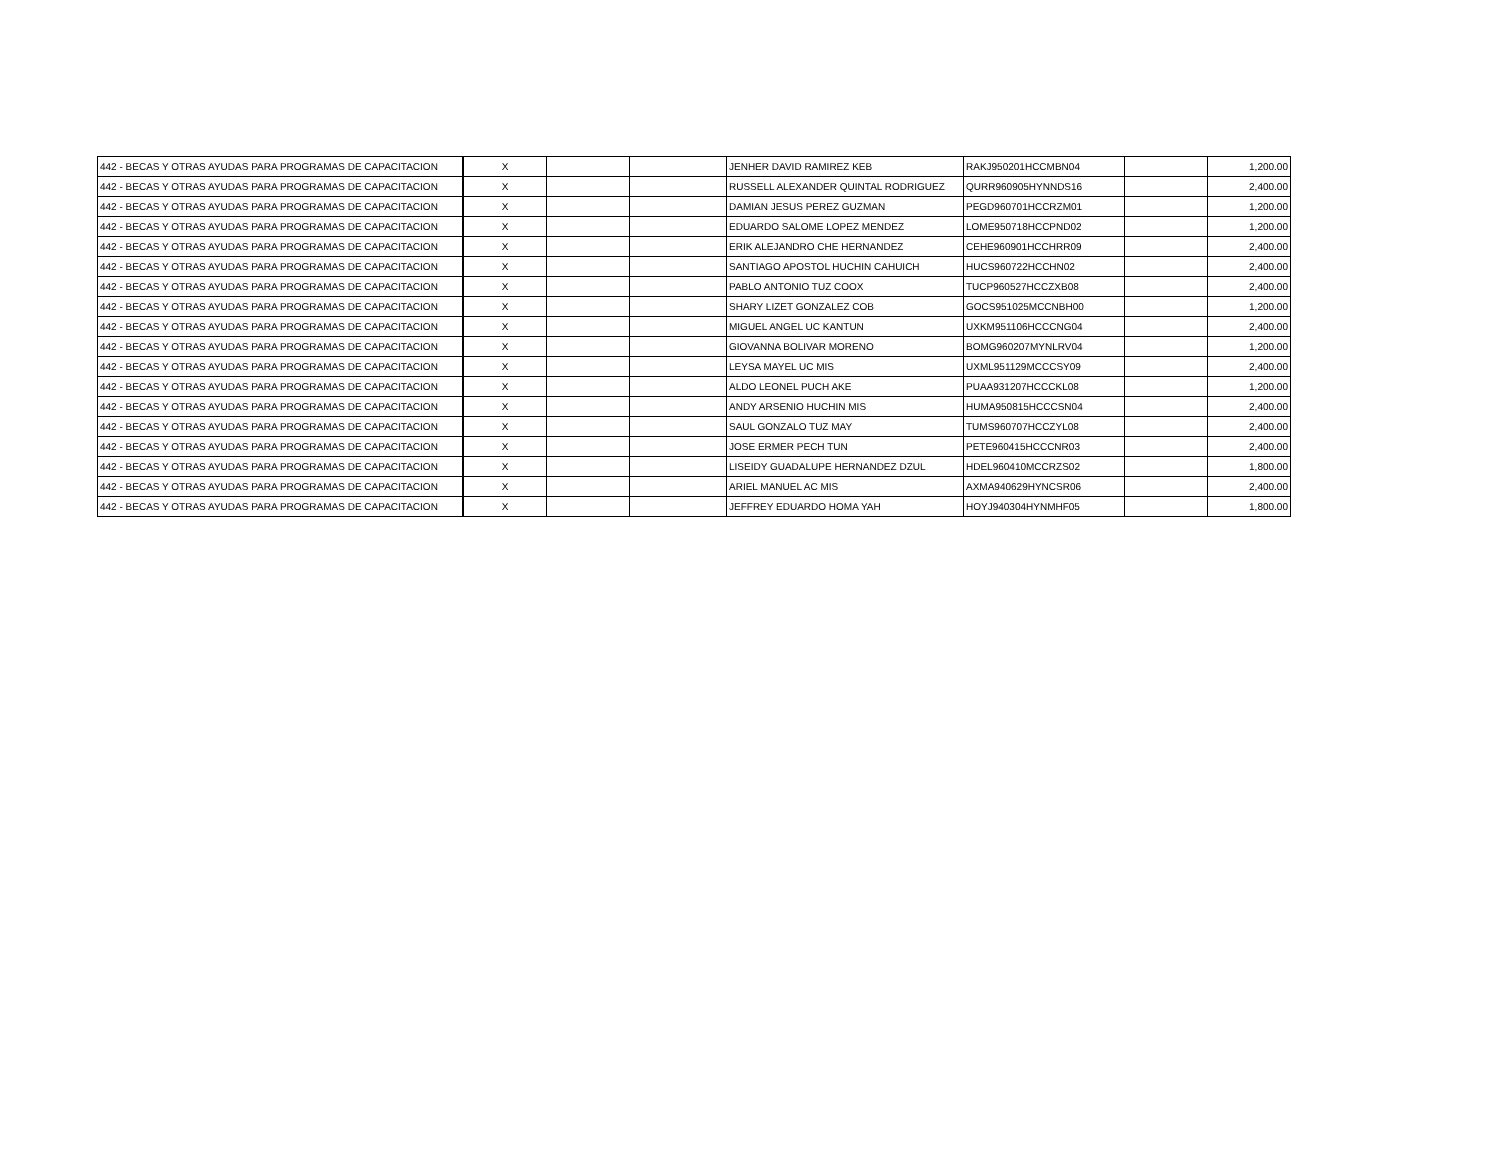| 442 - BECAS Y OTRAS AYUDAS PARA PROGRAMAS DE CAPACITACION | X | | | JENHER DAVID RAMIREZ KEB | RAKJ950201HCCMBN04 | | 1,200.00 |
| 442 - BECAS Y OTRAS AYUDAS PARA PROGRAMAS DE CAPACITACION | X | | | RUSSELL ALEXANDER QUINTAL RODRIGUEZ | QURR960905HYNNDS16 | | 2,400.00 |
| 442 - BECAS Y OTRAS AYUDAS PARA PROGRAMAS DE CAPACITACION | X | | | DAMIAN JESUS PEREZ GUZMAN | PEGD960701HCCRZM01 | | 1,200.00 |
| 442 - BECAS Y OTRAS AYUDAS PARA PROGRAMAS DE CAPACITACION | X | | | EDUARDO SALOME LOPEZ MENDEZ | LOME950718HCCPND02 | | 1,200.00 |
| 442 - BECAS Y OTRAS AYUDAS PARA PROGRAMAS DE CAPACITACION | X | | | ERIK ALEJANDRO CHE HERNANDEZ | CEHE960901HCCHRR09 | | 2,400.00 |
| 442 - BECAS Y OTRAS AYUDAS PARA PROGRAMAS DE CAPACITACION | X | | | SANTIAGO APOSTOL HUCHIN CAHUICH | HUCS960722HCCHN02 | | 2,400.00 |
| 442 - BECAS Y OTRAS AYUDAS PARA PROGRAMAS DE CAPACITACION | X | | | PABLO ANTONIO TUZ COOX | TUCP960527HCCZXB08 | | 2,400.00 |
| 442 - BECAS Y OTRAS AYUDAS PARA PROGRAMAS DE CAPACITACION | X | | | SHARY LIZET GONZALEZ COB | GOCS951025MCCNBH00 | | 1,200.00 |
| 442 - BECAS Y OTRAS AYUDAS PARA PROGRAMAS DE CAPACITACION | X | | | MIGUEL ANGEL UC KANTUN | UXKM951106HCCCNG04 | | 2,400.00 |
| 442 - BECAS Y OTRAS AYUDAS PARA PROGRAMAS DE CAPACITACION | X | | | GIOVANNA BOLIVAR MORENO | BOMG960207MYNLRV04 | | 1,200.00 |
| 442 - BECAS Y OTRAS AYUDAS PARA PROGRAMAS DE CAPACITACION | X | | | LEYSA MAYEL UC MIS | UXML951129MCCCSY09 | | 2,400.00 |
| 442 - BECAS Y OTRAS AYUDAS PARA PROGRAMAS DE CAPACITACION | X | | | ALDO LEONEL PUCH AKE | PUAA931207HCCCKL08 | | 1,200.00 |
| 442 - BECAS Y OTRAS AYUDAS PARA PROGRAMAS DE CAPACITACION | X | | | ANDY ARSENIO HUCHIN MIS | HUMA950815HCCCSN04 | | 2,400.00 |
| 442 - BECAS Y OTRAS AYUDAS PARA PROGRAMAS DE CAPACITACION | X | | | SAUL GONZALO TUZ MAY | TUMS960707HCCZYL08 | | 2,400.00 |
| 442 - BECAS Y OTRAS AYUDAS PARA PROGRAMAS DE CAPACITACION | X | | | JOSE ERMER PECH TUN | PETE960415HCCCNR03 | | 2,400.00 |
| 442 - BECAS Y OTRAS AYUDAS PARA PROGRAMAS DE CAPACITACION | X | | | LISEIDY GUADALUPE HERNANDEZ DZUL | HDEL960410MCCRZS02 | | 1,800.00 |
| 442 - BECAS Y OTRAS AYUDAS PARA PROGRAMAS DE CAPACITACION | X | | | ARIEL MANUEL AC MIS | AXMA940629HYNCSR06 | | 2,400.00 |
| 442 - BECAS Y OTRAS AYUDAS PARA PROGRAMAS DE CAPACITACION | X | | | JEFFREY EDUARDO HOMA YAH | HOYJ940304HYNMHF05 | | 1,800.00 |